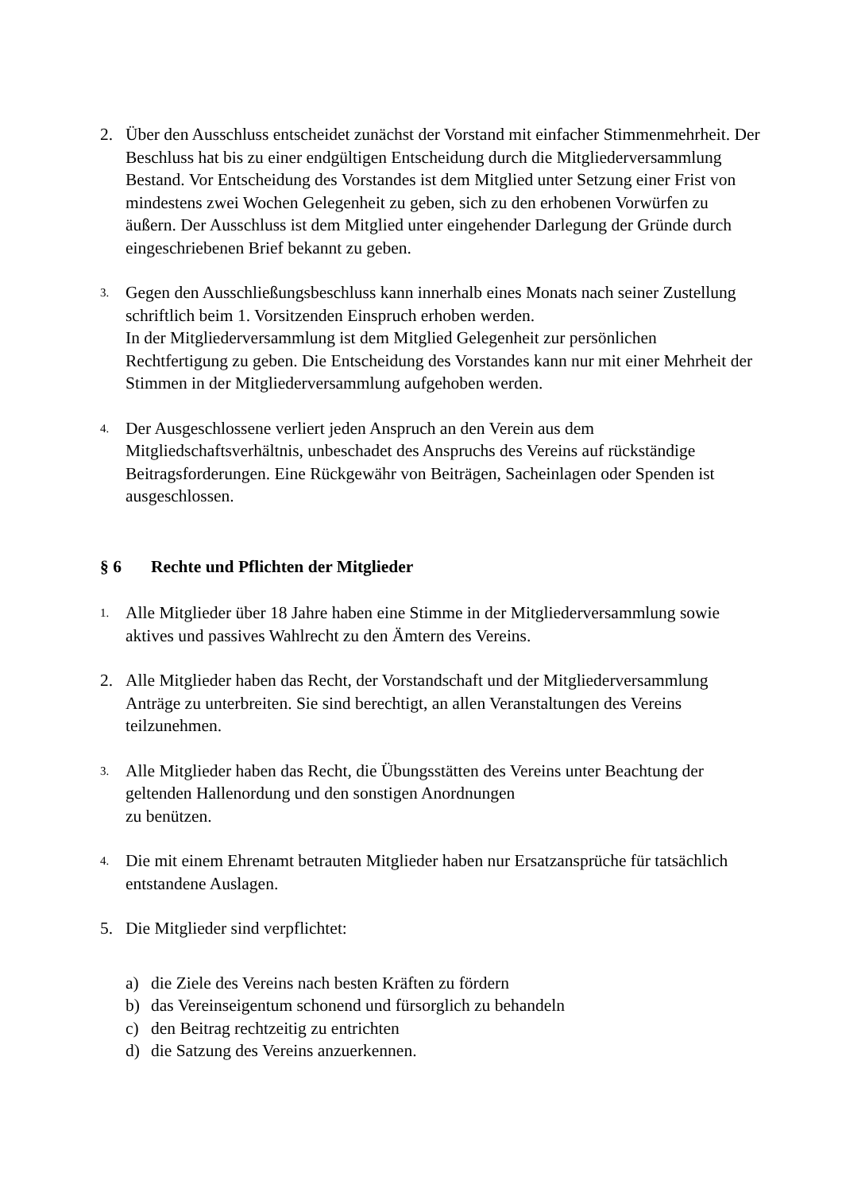2. Über den Ausschluss entscheidet zunächst der Vorstand mit einfacher Stimmenmehrheit. Der Beschluss hat bis zu einer endgültigen Entscheidung durch die Mitgliederversammlung Bestand. Vor Entscheidung des Vorstandes ist dem Mitglied unter Setzung einer Frist von mindestens zwei Wochen Gelegenheit zu geben, sich zu den erhobenen Vorwürfen zu äußern. Der Ausschluss ist dem Mitglied unter eingehender Darlegung der Gründe durch eingeschriebenen Brief bekannt zu geben.
3.
Gegen den Ausschließungsbeschluss kann innerhalb eines Monats nach seiner Zustellung schriftlich beim 1. Vorsitzenden Einspruch erhoben werden.
In der Mitgliederversammlung ist dem Mitglied Gelegenheit zur persönlichen Rechtfertigung zu geben. Die Entscheidung des Vorstandes kann nur mit einer Mehrheit der Stimmen in der Mitgliederversammlung aufgehoben werden.
4.
Der Ausgeschlossene verliert jeden Anspruch an den Verein aus dem Mitgliedschaftsverhältnis, unbeschadet des Anspruchs des Vereins auf rückständige Beitragsforderungen. Eine Rückgewähr von Beiträgen, Sacheinlagen oder Spenden ist ausgeschlossen.
§ 6 Rechte und Pflichten der Mitglieder
1.
Alle Mitglieder über 18 Jahre haben eine Stimme in der Mitgliederversammlung sowie aktives und passives Wahlrecht zu den Ämtern des Vereins.
2. Alle Mitglieder haben das Recht, der Vorstandschaft und der Mitgliederversammlung Anträge zu unterbreiten. Sie sind berechtigt, an allen Veranstaltungen des Vereins teilzunehmen.
3.
Alle Mitglieder haben das Recht, die Übungsstätten des Vereins unter Beachtung der geltenden Hallenordung und den sonstigen Anordnungen
zu benützen.
4.
Die mit einem Ehrenamt betrauten Mitglieder haben nur Ersatzansprüche für tatsächlich entstandene Auslagen.
5. Die Mitglieder sind verpflichtet:
a) die Ziele des Vereins nach besten Kräften zu fördern
b) das Vereinseigentum schonend und fürsorglich zu behandeln
c) den Beitrag rechtzeitig zu entrichten
d) die Satzung des Vereins anzuerkennen.